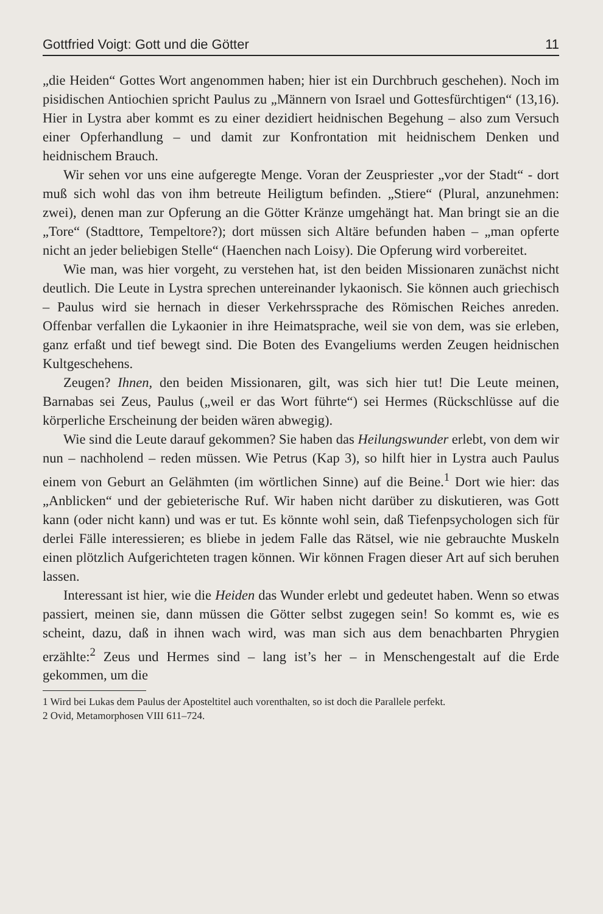Gottfried Voigt: Gott und die Götter 11
„die Heiden“ Gottes Wort angenommen haben; hier ist ein Durchbruch geschehen). Noch im pisidischen Antiochien spricht Paulus zu „Männern von Israel und Gottesfürchtigen“ (13,16). Hier in Lystra aber kommt es zu einer dezidiert heidnischen Begehung – also zum Versuch einer Opferhandlung – und damit zur Konfrontation mit heidnischem Denken und heidnischem Brauch.
Wir sehen vor uns eine aufgeregte Menge. Voran der Zeuspriester „vor der Stadt“ - dort muß sich wohl das von ihm betreute Heiligtum befinden. „Stiere“ (Plural, anzunehmen: zwei), denen man zur Opferung an die Götter Kränze umgehängt hat. Man bringt sie an die „Tore“ (Stadttore, Tempeltore?); dort müssen sich Altäre befunden haben – „man opferte nicht an jeder beliebigen Stelle“ (Haenchen nach Loisy). Die Opferung wird vorbereitet.
Wie man, was hier vorgeht, zu verstehen hat, ist den beiden Missionaren zunächst nicht deutlich. Die Leute in Lystra sprechen untereinander lykaonisch. Sie können auch griechisch – Paulus wird sie hernach in dieser Verkehrssprache des Römischen Reiches anreden. Offenbar verfallen die Lykaonier in ihre Heimatsprache, weil sie von dem, was sie erleben, ganz erfaßt und tief bewegt sind. Die Boten des Evangeliums werden Zeugen heidnischen Kultgeschehens.
Zeugen? Ihnen, den beiden Missionaren, gilt, was sich hier tut! Die Leute meinen, Barnabas sei Zeus, Paulus („weil er das Wort führte“) sei Hermes (Rückschlüsse auf die körperliche Erscheinung der beiden wären abwegig).
Wie sind die Leute darauf gekommen? Sie haben das Heilungswunder erlebt, von dem wir nun – nachholend – reden müssen. Wie Petrus (Kap 3), so hilft hier in Lystra auch Paulus einem von Geburt an Gelähmten (im wörtlichen Sinne) auf die Beine.<sup>1</sup> Dort wie hier: das „Anblicken“ und der gebieterische Ruf. Wir haben nicht darüber zu diskutieren, was Gott kann (oder nicht kann) und was er tut. Es könnte wohl sein, daß Tiefenpsychologen sich für derlei Fälle interessieren; es bliebe in jedem Falle das Rätsel, wie nie gebrauchte Muskeln einen plötzlich Aufgerichteten tragen können. Wir können Fragen dieser Art auf sich beruhen lassen.
Interessant ist hier, wie die Heiden das Wunder erlebt und gedeutet haben. Wenn so etwas passiert, meinen sie, dann müssen die Götter selbst zugegen sein! So kommt es, wie es scheint, dazu, daß in ihnen wach wird, was man sich aus dem benachbarten Phrygien erzählte:<sup>2</sup> Zeus und Hermes sind – lang ist’s her – in Menschengestalt auf die Erde gekommen, um die
1 Wird bei Lukas dem Paulus der Aposteltitel auch vorenthalten, so ist doch die Parallele perfekt.
2 Ovid, Metamorphosen VIII 611–724.